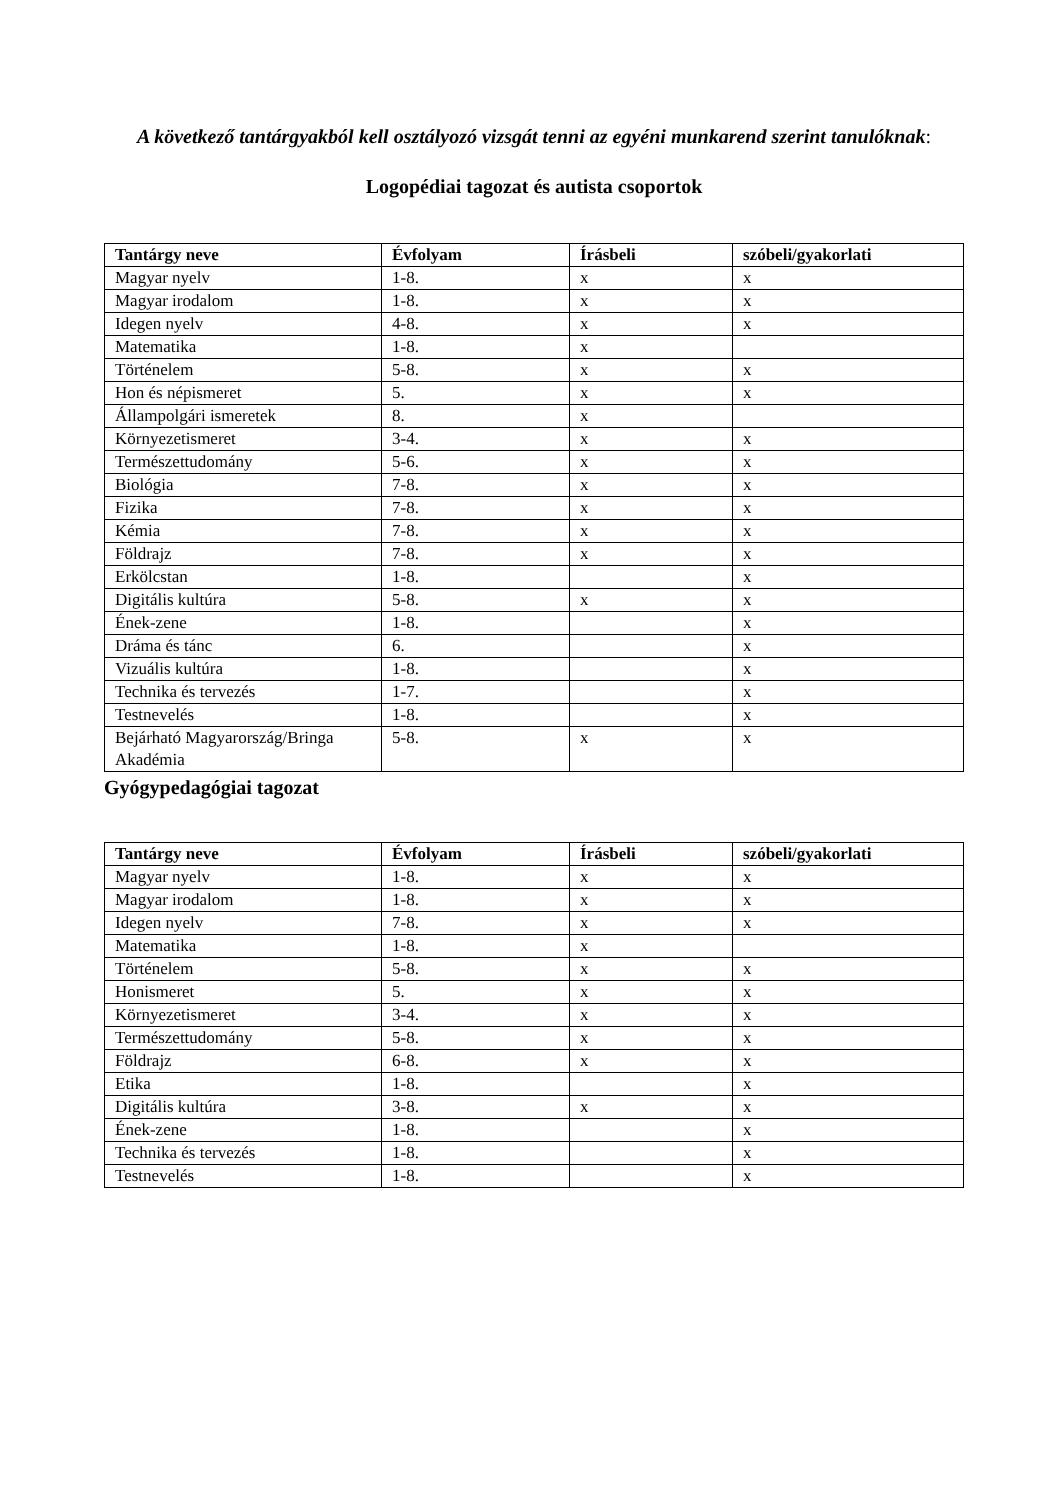A következő tantárgyakból kell osztályozó vizsgát tenni az egyéni munkarend szerint tanulóknak:
Logopédiai tagozat és autista csoportok
| Tantárgy neve | Évfolyam | Írásbeli | szóbeli/gyakorlati |
| --- | --- | --- | --- |
| Magyar nyelv | 1-8. | x | x |
| Magyar irodalom | 1-8. | x | x |
| Idegen nyelv | 4-8. | x | x |
| Matematika | 1-8. | x | |
| Történelem | 5-8. | x | x |
| Hon és népismeret | 5. | x | x |
| Állampolgári ismeretek | 8. | x | |
| Környezetismeret | 3-4. | x | x |
| Természettudomány | 5-6. | x | x |
| Biológia | 7-8. | x | x |
| Fizika | 7-8. | x | x |
| Kémia | 7-8. | x | x |
| Földrajz | 7-8. | x | x |
| Erkölcstan | 1-8. | | x |
| Digitális kultúra | 5-8. | x | x |
| Ének-zene | 1-8. | | x |
| Dráma és tánc | 6. | | x |
| Vizuális kultúra | 1-8. | | x |
| Technika és tervezés | 1-7. | | x |
| Testnevelés | 1-8. | | x |
| Bejárható Magyarország/Bringa Akadémia | 5-8. | x | x |
Gyógypedagógiai tagozat
| Tantárgy neve | Évfolyam | Írásbeli | szóbeli/gyakorlati |
| --- | --- | --- | --- |
| Magyar nyelv | 1-8. | x | x |
| Magyar irodalom | 1-8. | x | x |
| Idegen nyelv | 7-8. | x | x |
| Matematika | 1-8. | x | |
| Történelem | 5-8. | x | x |
| Honismeret | 5. | x | x |
| Környezetismeret | 3-4. | x | x |
| Természettudomány | 5-8. | x | x |
| Földrajz | 6-8. | x | x |
| Etika | 1-8. | | x |
| Digitális kultúra | 3-8. | x | x |
| Ének-zene | 1-8. | | x |
| Technika és tervezés | 1-8. | | x |
| Testnevelés | 1-8. | | x |